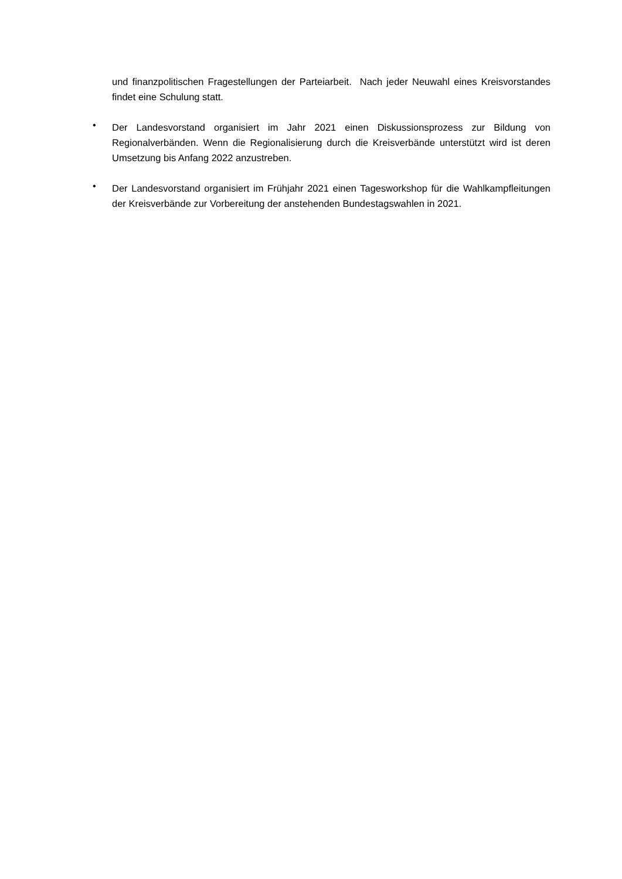und finanzpolitischen Fragestellungen der Parteiarbeit. Nach jeder Neuwahl eines Kreisvorstandes findet eine Schulung statt.
•
Der Landesvorstand organisiert im Jahr 2021 einen Diskussionsprozess zur Bildung von Regionalverbänden. Wenn die Regionalisierung durch die Kreisverbände unterstützt wird ist deren Umsetzung bis Anfang 2022 anzustreben.
•
Der Landesvorstand organisiert im Frühjahr 2021 einen Tagesworkshop für die Wahlkampfleitungen der Kreisverbände zur Vorbereitung der anstehenden Bundestagswahlen in 2021.